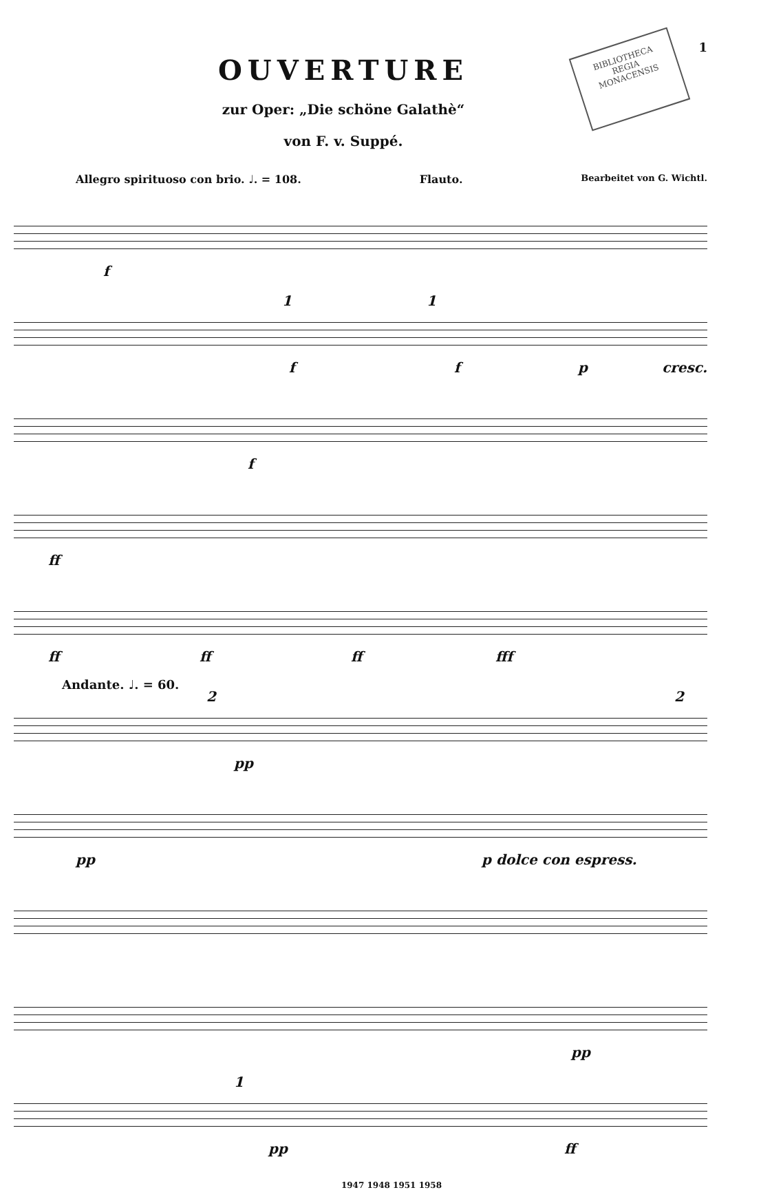1
OUVERTURE
BIBLIOTHECA
REGIA
MONACENSIS
zur Oper: „Die schöne Galathè“
von F. v. Suppé.
Allegro spirituoso con brio. ♩. = 108. Flauto. Bearbeitet von G. Wichtl.
f
1 1
f f p cresc.
f
ff
ff ff ff fff
Andante. ♩. = 60.
2 2
pp
pp p dolce con espress.
pp
1
pp ff
1947 1948 1951 1958